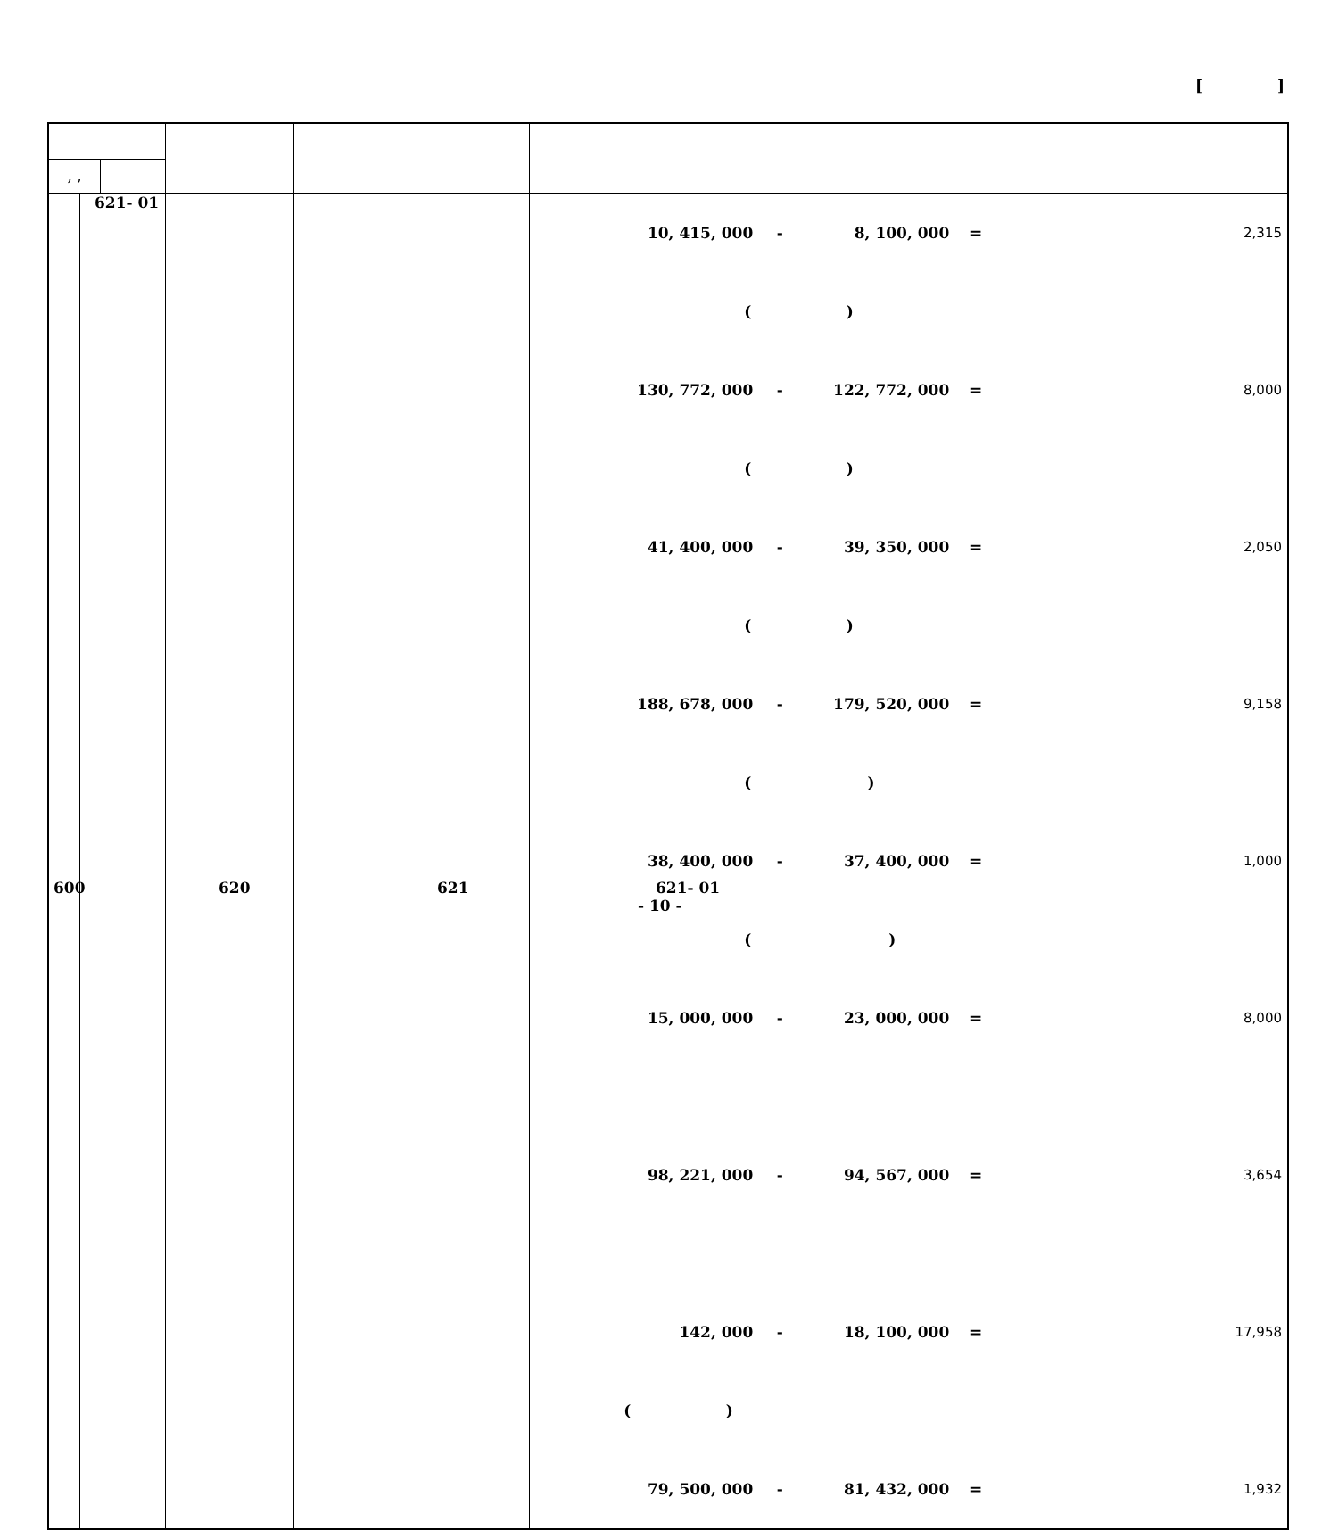[]
| , , | | | | | | |
| | 621- 01 | | | | | 10, 415, 000 - 8, 100, 000 = 2,315 ( ) 130, 772, 000 - 122, 772, 000 = 8,000 ( ) 41, 400, 000 - 39, 350, 000 = 2,050 ( ) 188, 678, 000 - 179, 520, 000 = 9,158 ( ) 38, 400, 000 - 37, 400, 000 = 1,000 ( ) 15, 000, 000 - 23, 000, 000 = 8,000 98, 221, 000 - 94, 567, 000 = 3,654 142, 000 - 18, 100, 000 = 17,958 ( ) 79, 500, 000 - 81, 432, 000 = 1,932 |
600 620 621 621- 01
- 10 -